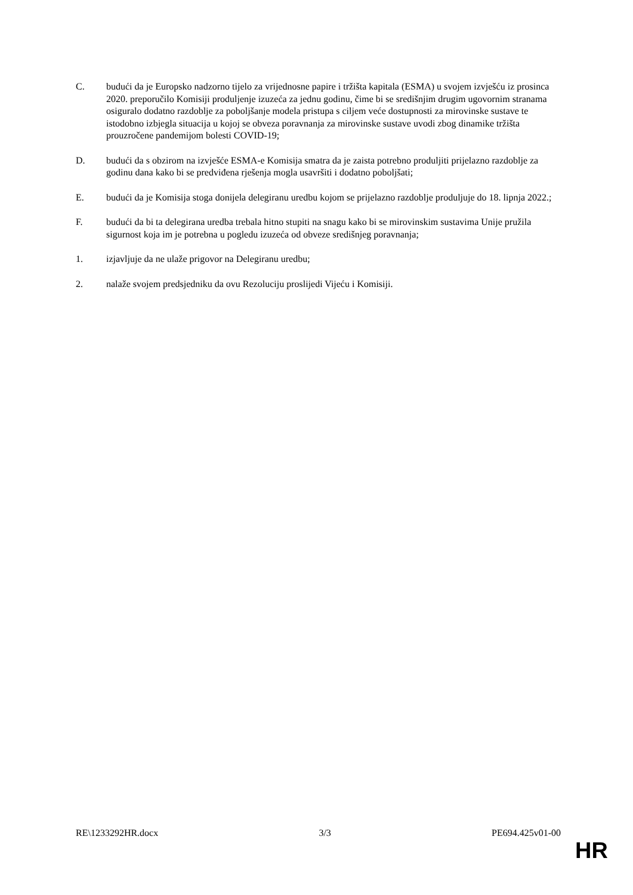C. budući da je Europsko nadzorno tijelo za vrijednosne papire i tržišta kapitala (ESMA) u svojem izvješću iz prosinca 2020. preporučilo Komisiji produljenje izuzeća za jednu godinu, čime bi se središnjim drugim ugovornim stranama osiguralo dodatno razdoblje za poboljšanje modela pristupa s ciljem veće dostupnosti za mirovinske sustave te istodobno izbjegla situacija u kojoj se obveza poravnanja za mirovinske sustave uvodi zbog dinamike tržišta prouzročene pandemijom bolesti COVID-19;
D. budući da s obzirom na izvješće ESMA-e Komisija smatra da je zaista potrebno produljiti prijelazno razdoblje za godinu dana kako bi se predviđena rješenja mogla usavršiti i dodatno poboljšati;
E. budući da je Komisija stoga donijela delegiranu uredbu kojom se prijelazno razdoblje produljuje do 18. lipnja 2022.;
F. budući da bi ta delegirana uredba trebala hitno stupiti na snagu kako bi se mirovinskim sustavima Unije pružila sigurnost koja im je potrebna u pogledu izuzeća od obveze središnjeg poravnanja;
1. izjavljuje da ne ulaže prigovor na Delegiranu uredbu;
2. nalaže svojem predsjedniku da ovu Rezoluciju proslijedi Vijeću i Komisiji.
RE\1233292HR.docx 3/3 PE694.425v01-00
HR